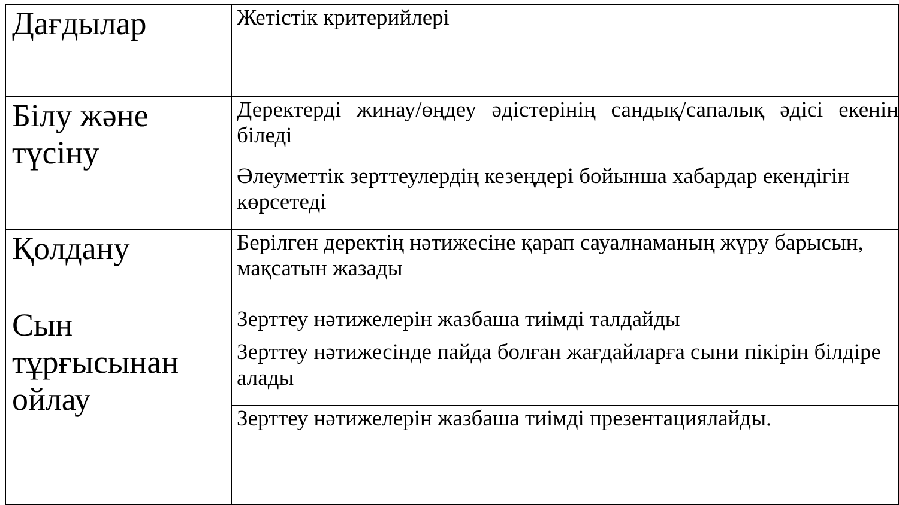| Дағдылар | | Жетістік критерийлері |
| Білу және түсіну | | Деректерді жинау/өңдеу әдістерінің сандық/сапалық әдісі екенін біледі |
| | | Әлеуметтік зерттеулердің кезеңдері бойынша хабардар екендігін көрсетеді |
| Қолдану | | Берілген деректің нәтижесіне қарап сауалнаманың жүру барысын, мақсатын жазады |
| Сын тұрғысынан ойлау | | Зерттеу нәтижелерін жазбаша тиімді талдайды |
| | | Зерттеу нәтижесінде пайда болған жағдайларға сыни пікірін білдіре алады |
| | | Зерттеу нәтижелерін жазбаша тиімді презентациялайды. |